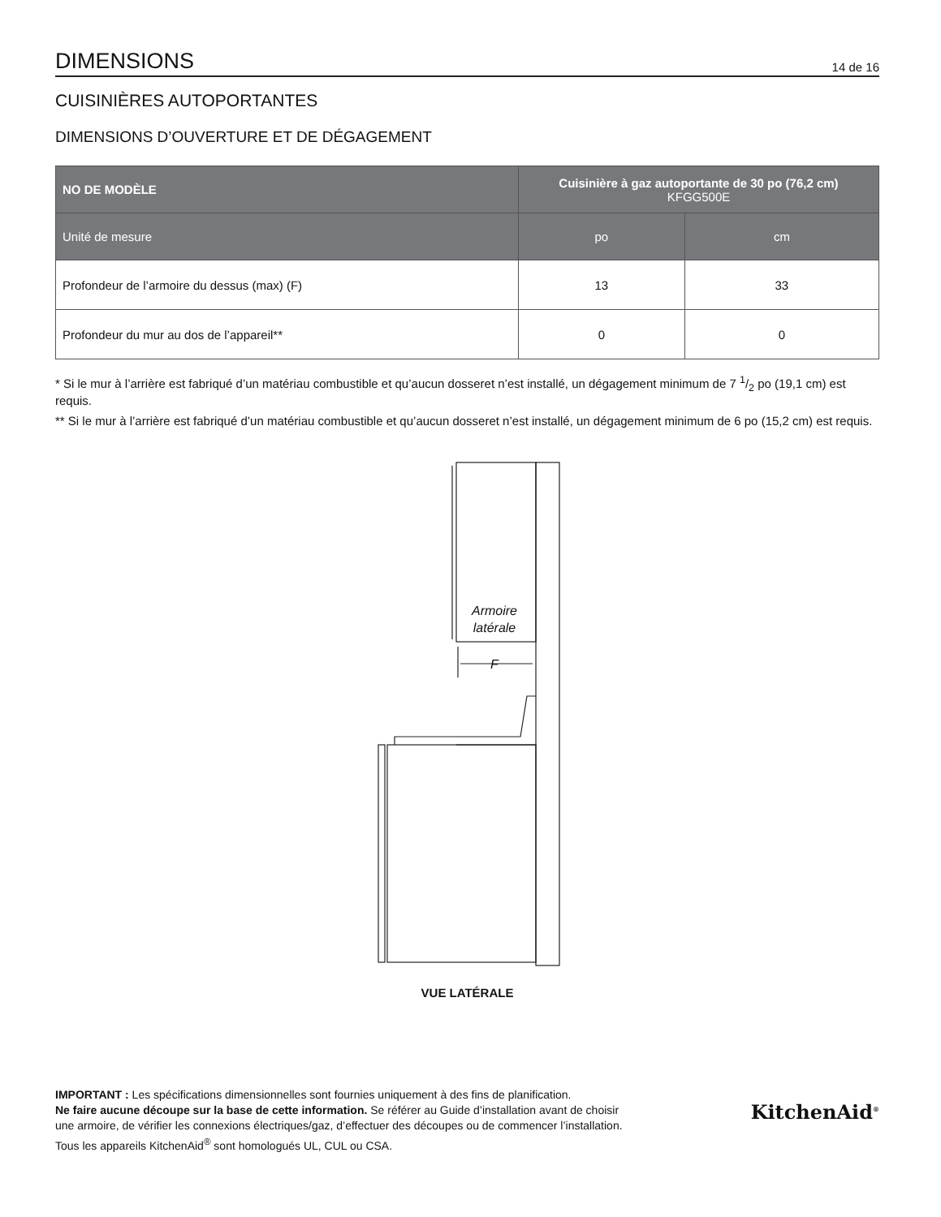DIMENSIONS
14 de 16
CUISINIÈRES AUTOPORTANTES
DIMENSIONS D’OUVERTURE ET DE DÉGAGEMENT
| NO DE MODÈLE | Cuisinière à gaz autoportante de 30 po (76,2 cm) KFGG500E | |
| --- | --- | --- |
| Unité de mesure | po | cm |
| Profondeur de l’armoire du dessus (max) (F) | 13 | 33 |
| Profondeur du mur au dos de l’appareil** | 0 | 0 |
* Si le mur à l’arrière est fabriqué d’un matériau combustible et qu’aucun dosseret n’est installé, un dégagement minimum de 7 1/2 po (19,1 cm) est requis.
** Si le mur à l’arrière est fabriqué d’un matériau combustible et qu’aucun dosseret n’est installé, un dégagement minimum de 6 po (15,2 cm) est requis.
Armoire
latérale
F
VUE LATÉRALE
IMPORTANT : Les spécifications dimensionnelles sont fournies uniquement à des fins de planification.
Ne faire aucune découpe sur la base de cette information. Se référer au Guide d’installation avant de choisir
une armoire, de vérifier les connexions électriques/gaz, d’effectuer des découpes ou de commencer l’installation.
Tous les appareils KitchenAid<sup>®</sup> sont homologués UL, CUL ou CSA.
KitchenAid<sup>®</sup>